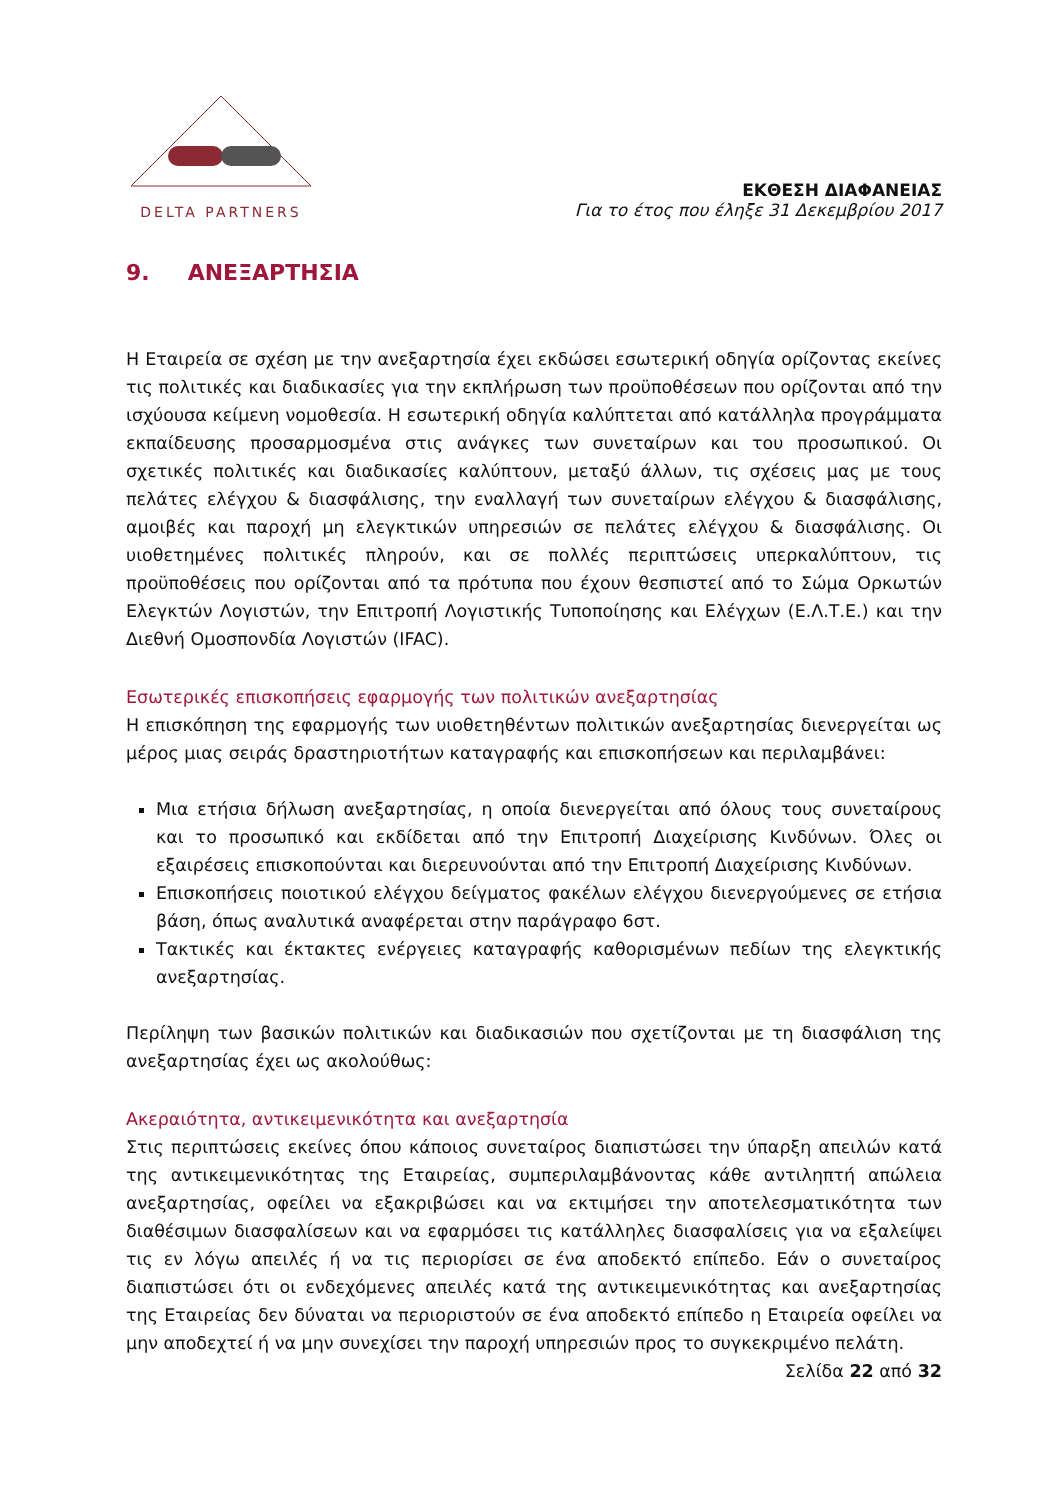DELTA PARTNERS
ΕΚΘΕΣΗ ΔΙΑΦΑΝΕΙΑΣ
Για το έτος που έληξε 31 Δεκεμβρίου 2017
9. ΑΝΕΞΑΡΤΗΣΙΑ
Η Εταιρεία σε σχέση με την ανεξαρτησία έχει εκδώσει εσωτερική οδηγία ορίζοντας εκείνες τις πολιτικές και διαδικασίες για την εκπλήρωση των προϋποθέσεων που ορίζονται από την ισχύουσα κείμενη νομοθεσία. Η εσωτερική οδηγία καλύπτεται από κατάλληλα προγράμματα εκπαίδευσης προσαρμοσμένα στις ανάγκες των συνεταίρων και του προσωπικού. Οι σχετικές πολιτικές και διαδικασίες καλύπτουν, μεταξύ άλλων, τις σχέσεις μας με τους πελάτες ελέγχου & διασφάλισης, την εναλλαγή των συνεταίρων ελέγχου & διασφάλισης, αμοιβές και παροχή μη ελεγκτικών υπηρεσιών σε πελάτες ελέγχου & διασφάλισης. Οι υιοθετημένες πολιτικές πληρούν, και σε πολλές περιπτώσεις υπερκαλύπτουν, τις προϋποθέσεις που ορίζονται από τα πρότυπα που έχουν θεσπιστεί από το Σώμα Ορκωτών Ελεγκτών Λογιστών, την Επιτροπή Λογιστικής Τυποποίησης και Ελέγχων (Ε.Λ.Τ.Ε.) και την Διεθνή Ομοσπονδία Λογιστών (IFAC).
Εσωτερικές επισκοπήσεις εφαρμογής των πολιτικών ανεξαρτησίας
Η επισκόπηση της εφαρμογής των υιοθετηθέντων πολιτικών ανεξαρτησίας διενεργείται ως μέρος μιας σειράς δραστηριοτήτων καταγραφής και επισκοπήσεων και περιλαμβάνει:
Μια ετήσια δήλωση ανεξαρτησίας, η οποία διενεργείται από όλους τους συνεταίρους και το προσωπικό και εκδίδεται από την Επιτροπή Διαχείρισης Κινδύνων. Όλες οι εξαιρέσεις επισκοπούνται και διερευνούνται από την Επιτροπή Διαχείρισης Κινδύνων.
Επισκοπήσεις ποιοτικού ελέγχου δείγματος φακέλων ελέγχου διενεργούμενες σε ετήσια βάση, όπως αναλυτικά αναφέρεται στην παράγραφο 6στ.
Τακτικές και έκτακτες ενέργειες καταγραφής καθορισμένων πεδίων της ελεγκτικής ανεξαρτησίας.
Περίληψη των βασικών πολιτικών και διαδικασιών που σχετίζονται με τη διασφάλιση της ανεξαρτησίας έχει ως ακολούθως:
Ακεραιότητα, αντικειμενικότητα και ανεξαρτησία
Στις περιπτώσεις εκείνες όπου κάποιος συνεταίρος διαπιστώσει την ύπαρξη απειλών κατά της αντικειμενικότητας της Εταιρείας, συμπεριλαμβάνοντας κάθε αντιληπτή απώλεια ανεξαρτησίας, οφείλει να εξακριβώσει και να εκτιμήσει την αποτελεσματικότητα των διαθέσιμων διασφαλίσεων και να εφαρμόσει τις κατάλληλες διασφαλίσεις για να εξαλείψει τις εν λόγω απειλές ή να τις περιορίσει σε ένα αποδεκτό επίπεδο. Εάν ο συνεταίρος διαπιστώσει ότι οι ενδεχόμενες απειλές κατά της αντικειμενικότητας και ανεξαρτησίας της Εταιρείας δεν δύναται να περιοριστούν σε ένα αποδεκτό επίπεδο η Εταιρεία οφείλει να μην αποδεχτεί ή να μην συνεχίσει την παροχή υπηρεσιών προς το συγκεκριμένο πελάτη.
Σελίδα 22 από 32